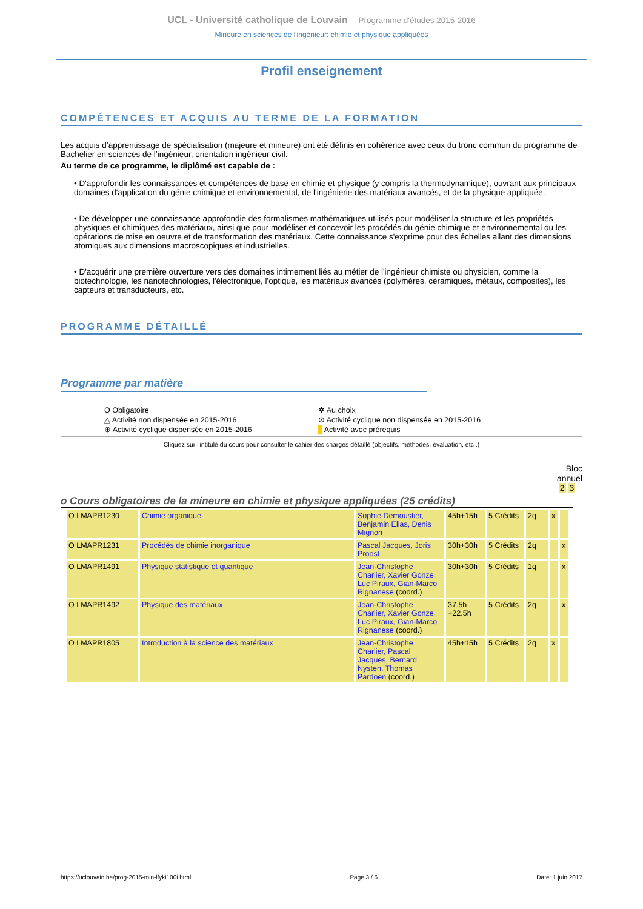UCL - Université catholique de Louvain Programme d'études 2015-2016
Mineure en sciences de l'ingénieur: chimie et physique appliquées
Profil enseignement
COMPÉTENCES ET ACQUIS AU TERME DE LA FORMATION
Les acquis d’apprentissage de spécialisation (majeure et mineure) ont été définis en cohérence avec ceux du tronc commun du programme de Bachelier en sciences de l’ingénieur, orientation ingénieur civil.
Au terme de ce programme, le diplômé est capable de :
• D'approfondir les connaissances et compétences de base en chimie et physique (y compris la thermodynamique), ouvrant aux principaux domaines d'application du génie chimique et environnemental, de l'ingénierie des matériaux avancés, et de la physique appliquée.
• De développer une connaissance approfondie des formalismes mathématiques utilisés pour modéliser la structure et les propriétés physiques et chimiques des matériaux, ainsi que pour modéliser et concevoir les procédés du génie chimique et environnemental ou les opérations de mise en oeuvre et de transformation des matériaux. Cette connaissance s'exprime pour des échelles allant des dimensions atomiques aux dimensions macroscopiques et industrielles.
• D'acquérir une première ouverture vers des domaines intimement liés au métier de l'ingénieur chimiste ou physicien, comme la biotechnologie, les nanotechnologies, l'électronique, l'optique, les matériaux avancés (polymères, céramiques, métaux, composites), les capteurs et transducteurs, etc.
PROGRAMME DÉTAILLÉ
Programme par matière
O Obligatoire ✲ Au choix △ Activité non dispensée en 2015-2016 ⊘ Activité cyclique non dispensée en 2015-2016 ⊕ Activité cyclique dispensée en 2015-2016 Activité avec prérequis
Cliquez sur l'intitulé du cours pour consulter le cahier des charges détaillé (objectifs, méthodes, évaluation, etc..)
Bloc
annuel
2 3
o Cours obligatoires de la mineure en chimie et physique appliquées (25 crédits)
| O LMAPR1230 | Chimie organique | Sophie Demoustier, Benjamin Elias, Denis Mignon | 45h+15h | 5 Crédits | 2q | x | |
| O LMAPR1231 | Procédés de chimie inorganique | Pascal Jacques, Joris Proost | 30h+30h | 5 Crédits | 2q | | x |
| O LMAPR1491 | Physique statistique et quantique | Jean-Christophe Charlier, Xavier Gonze, Luc Piraux, Gian-Marco Rignanese (coord.) | 30h+30h | 5 Crédits | 1q | | x |
| O LMAPR1492 | Physique des matériaux | Jean-Christophe Charlier, Xavier Gonze, Luc Piraux, Gian-Marco Rignanese (coord.) | 37.5h +22.5h | 5 Crédits | 2q | | x |
| O LMAPR1805 | Introduction à la science des matériaux | Jean-Christophe Charlier, Pascal Jacques, Bernard Nysten, Thomas Pardoen (coord.) | 45h+15h | 5 Crédits | 2q | x | |
https://uclouvain.be/prog-2015-min-lfyki100i.html Page 3 / 6 Date: 1 juin 2017